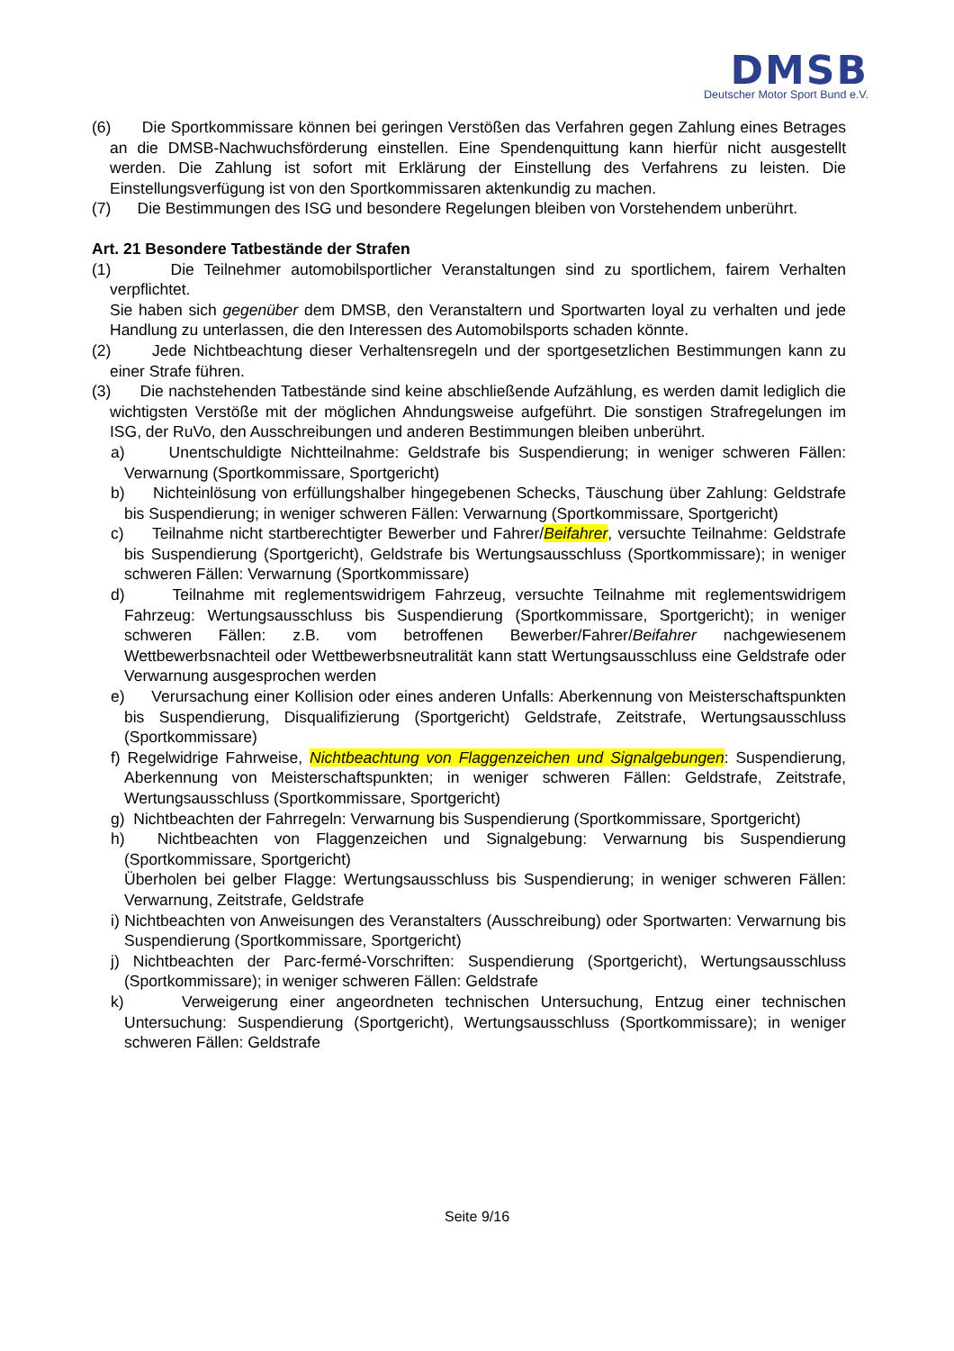DMSB
Deutscher Motor Sport Bund e.V.
(6) Die Sportkommissare können bei geringen Verstößen das Verfahren gegen Zahlung eines Betrages an die DMSB-Nachwuchsförderung einstellen. Eine Spendenquittung kann hierfür nicht ausgestellt werden. Die Zahlung ist sofort mit Erklärung der Einstellung des Verfahrens zu leisten. Die Einstellungsverfügung ist von den Sportkommissaren aktenkundig zu machen.
(7) Die Bestimmungen des ISG und besondere Regelungen bleiben von Vorstehendem unberührt.
Art. 21 Besondere Tatbestände der Strafen
(1) Die Teilnehmer automobilsportlicher Veranstaltungen sind zu sportlichem, fairem Verhalten verpflichtet.
Sie haben sich gegenüber dem DMSB, den Veranstaltern und Sportwarten loyal zu verhalten und jede Handlung zu unterlassen, die den Interessen des Automobilsports schaden könnte.
(2) Jede Nichtbeachtung dieser Verhaltensregeln und der sportgesetzlichen Bestimmungen kann zu einer Strafe führen.
(3) Die nachstehenden Tatbestände sind keine abschließende Aufzählung, es werden damit lediglich die wichtigsten Verstöße mit der möglichen Ahndungsweise aufgeführt. Die sonstigen Strafregelungen im ISG, der RuVo, den Ausschreibungen und anderen Bestimmungen bleiben unberührt.
a) Unentschuldigte Nichtteilnahme: Geldstrafe bis Suspendierung; in weniger schweren Fällen: Verwarnung (Sportkommissare, Sportgericht)
b) Nichteinlösung von erfüllungshalber hingegebenen Schecks, Täuschung über Zahlung: Geldstrafe bis Suspendierung; in weniger schweren Fällen: Verwarnung (Sportkommissare, Sportgericht)
c) Teilnahme nicht startberechtigter Bewerber und Fahrer/Beifahrer, versuchte Teilnahme: Geldstrafe bis Suspendierung (Sportgericht), Geldstrafe bis Wertungsausschluss (Sportkommissare); in weniger schweren Fällen: Verwarnung (Sportkommissare)
d) Teilnahme mit reglementswidrigem Fahrzeug, versuchte Teilnahme mit reglementswidrigem Fahrzeug: Wertungsausschluss bis Suspendierung (Sportkommissare, Sportgericht); in weniger schweren Fällen: z.B. vom betroffenen Bewerber/Fahrer/Beifahrer nachgewiesenem Wettbewerbsnachteil oder Wettbewerbsneutralität kann statt Wertungsausschluss eine Geldstrafe oder Verwarnung ausgesprochen werden
e) Verursachung einer Kollision oder eines anderen Unfalls: Aberkennung von Meisterschaftspunkten bis Suspendierung, Disqualifizierung (Sportgericht) Geldstrafe, Zeitstrafe, Wertungsausschluss (Sportkommissare)
f) Regelwidrige Fahrweise, Nichtbeachtung von Flaggenzeichen und Signalgebungen: Suspendierung, Aberkennung von Meisterschaftspunkten; in weniger schweren Fällen: Geldstrafe, Zeitstrafe, Wertungsausschluss (Sportkommissare, Sportgericht)
g) Nichtbeachten der Fahrregeln: Verwarnung bis Suspendierung (Sportkommissare, Sportgericht)
h) Nichtbeachten von Flaggenzeichen und Signalgebung: Verwarnung bis Suspendierung (Sportkommissare, Sportgericht)
Überholen bei gelber Flagge: Wertungsausschluss bis Suspendierung; in weniger schweren Fällen: Verwarnung, Zeitstrafe, Geldstrafe
i) Nichtbeachten von Anweisungen des Veranstalters (Ausschreibung) oder Sportwarten: Verwarnung bis Suspendierung (Sportkommissare, Sportgericht)
j) Nichtbeachten der Parc-fermé-Vorschriften: Suspendierung (Sportgericht), Wertungsausschluss (Sportkommissare); in weniger schweren Fällen: Geldstrafe
k) Verweigerung einer angeordneten technischen Untersuchung, Entzug einer technischen Untersuchung: Suspendierung (Sportgericht), Wertungsausschluss (Sportkommissare); in weniger schweren Fällen: Geldstrafe
Seite 9/16